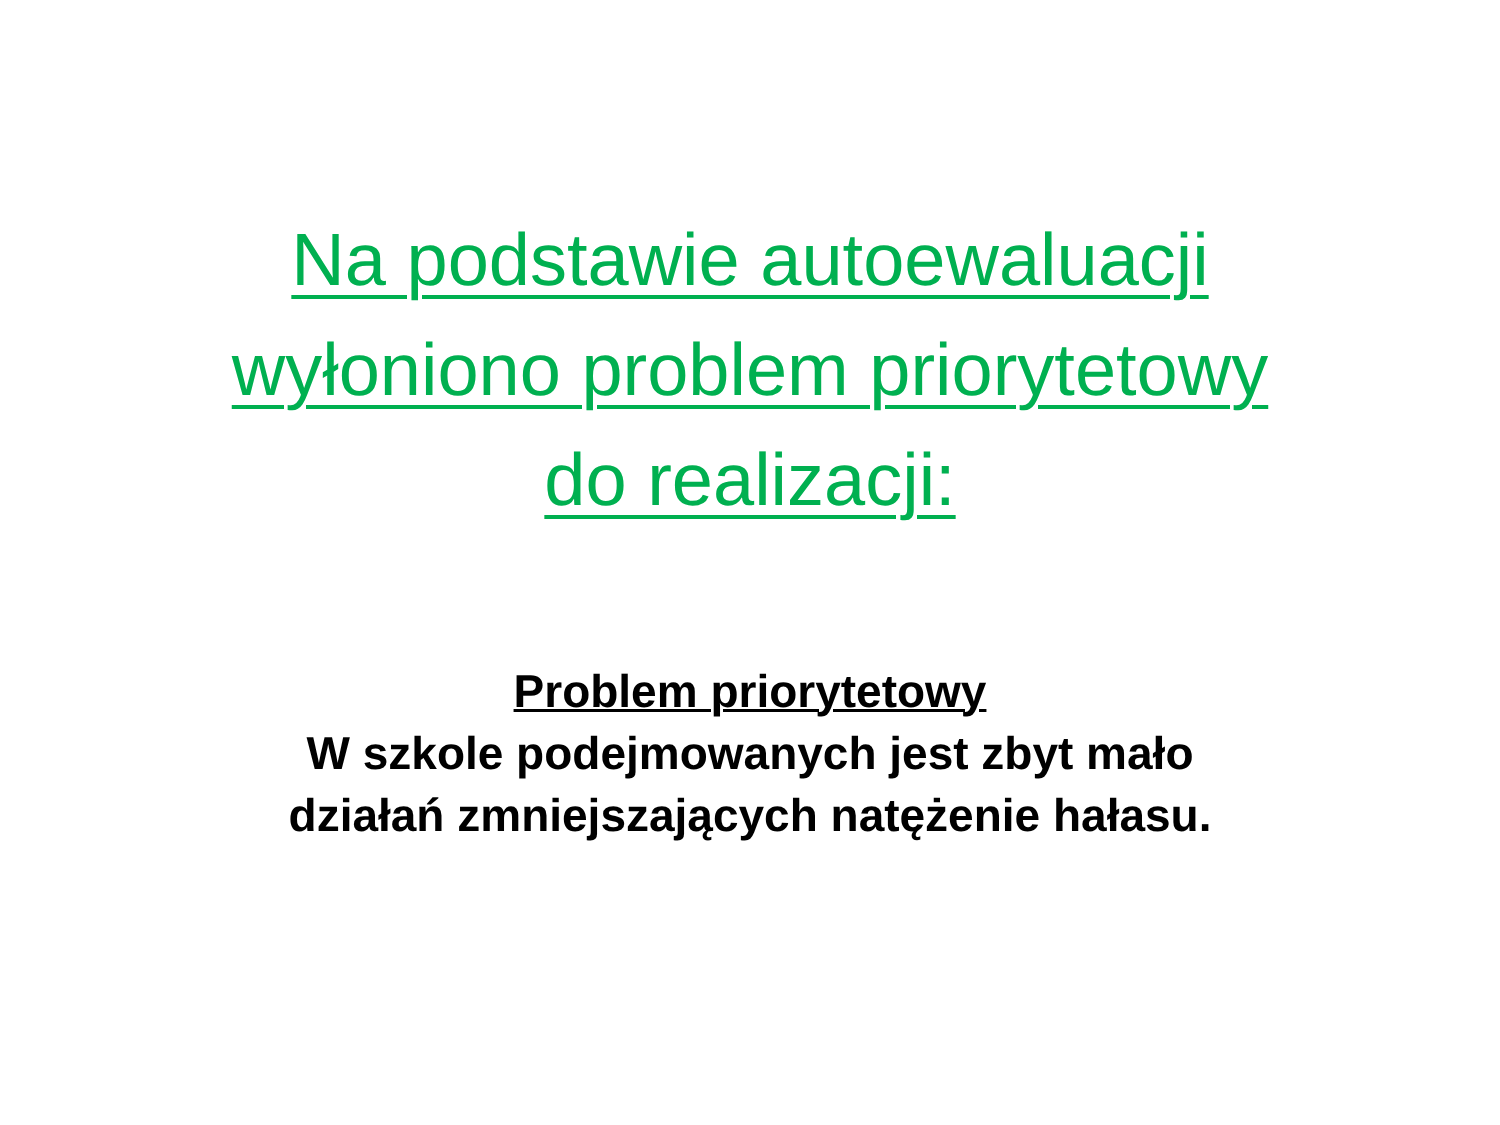Na podstawie autoewaluacji
wyłoniono problem priorytetowy
do realizacji:
Problem priorytetowy
W szkole podejmowanych jest zbyt mało
działań zmniejszających natężenie hałasu.